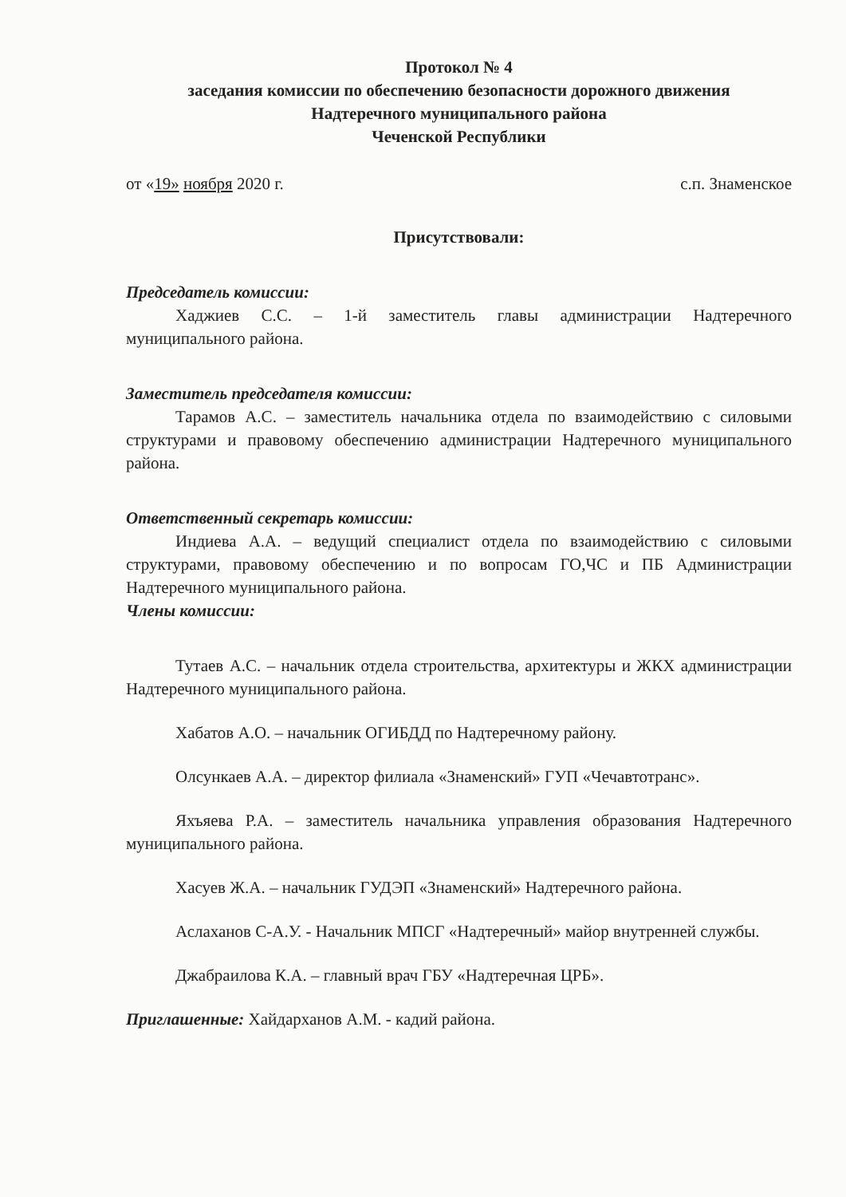Протокол № 4
заседания комиссии по обеспечению безопасности дорожного движения
Надтеречного муниципального района
Чеченской Республики
от «19» ноября 2020 г. с.п. Знаменское
Присутствовали:
Председатель комиссии:
Хаджиев С.С. – 1-й заместитель главы администрации Надтеречного муниципального района.
Заместитель председателя комиссии:
Тарамов А.С. – заместитель начальника отдела по взаимодействию с силовыми структурами и правовому обеспечению администрации Надтеречного муниципального района.
Ответственный секретарь комиссии:
Индиева А.А. – ведущий специалист отдела по взаимодействию с силовыми структурами, правовому обеспечению и по вопросам ГО,ЧС и ПБ Администрации Надтеречного муниципального района.
Члены комиссии:
Тутаев А.С. – начальник отдела строительства, архитектуры и ЖКХ администрации Надтеречного муниципального района.
Хабатов А.О. – начальник ОГИБДД по Надтеречному району.
Олсункаев А.А. – директор филиала «Знаменский» ГУП «Чечавтотранс».
Яхъяева Р.А. – заместитель начальника управления образования Надтеречного муниципального района.
Хасуев Ж.А. – начальник ГУДЭП «Знаменский» Надтеречного района.
Аслаханов С-А.У. - Начальник МПСГ «Надтеречный» майор внутренней службы.
Джабраилова К.А. – главный врач ГБУ «Надтеречная ЦРБ».
Приглашенные: Хайдарханов А.М. - кадий района.